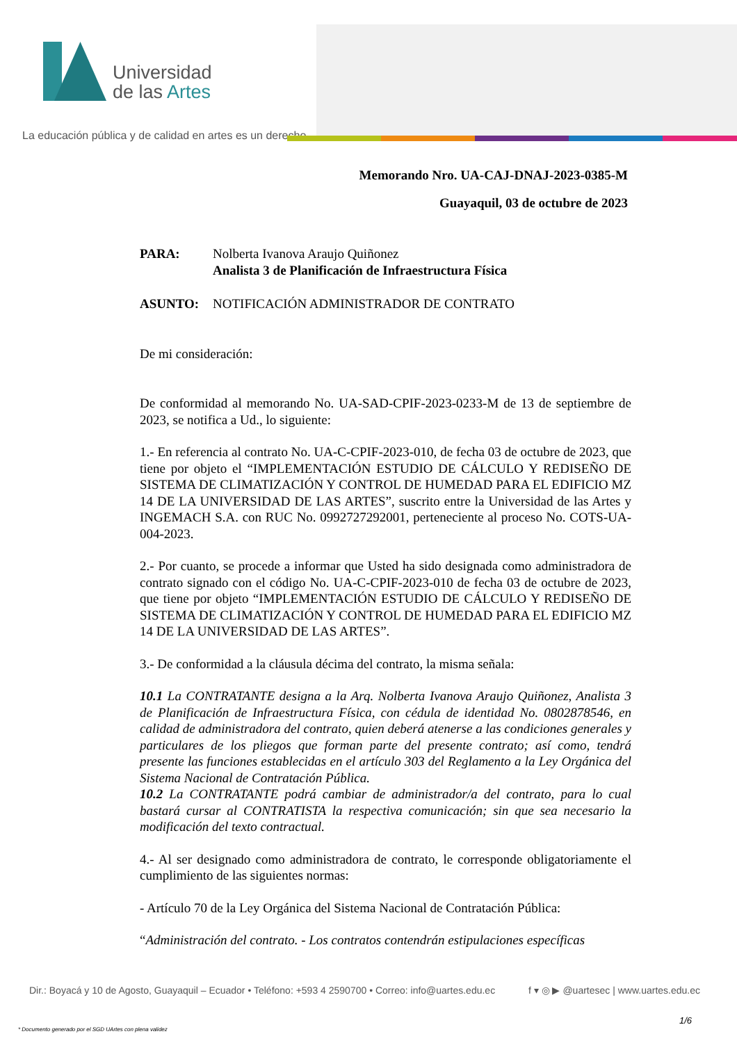Universidad
de las Artes
La educación pública y de calidad en artes es un derecho
Memorando Nro. UA-CAJ-DNAJ-2023-0385-M
Guayaquil, 03 de octubre de 2023
PARA: Nolberta Ivanova Araujo Quiñonez
Analista 3 de Planificación de Infraestructura Física
ASUNTO: NOTIFICACIÓN ADMINISTRADOR DE CONTRATO
De mi consideración:
De conformidad al memorando No. UA-SAD-CPIF-2023-0233-M de 13 de septiembre de 2023, se notifica a Ud., lo siguiente:
1.- En referencia al contrato No. UA-C-CPIF-2023-010, de fecha 03 de octubre de 2023, que tiene por objeto el “IMPLEMENTACIÓN ESTUDIO DE CÁLCULO Y REDISEÑO DE SISTEMA DE CLIMATIZACIÓN Y CONTROL DE HUMEDAD PARA EL EDIFICIO MZ 14 DE LA UNIVERSIDAD DE LAS ARTES”, suscrito entre la Universidad de las Artes y INGEMACH S.A. con RUC No. 0992727292001, perteneciente al proceso No. COTS-UA-004-2023.
2.- Por cuanto, se procede a informar que Usted ha sido designada como administradora de contrato signado con el código No. UA-C-CPIF-2023-010 de fecha 03 de octubre de 2023, que tiene por objeto “IMPLEMENTACIÓN ESTUDIO DE CÁLCULO Y REDISEÑO DE SISTEMA DE CLIMATIZACIÓN Y CONTROL DE HUMEDAD PARA EL EDIFICIO MZ 14 DE LA UNIVERSIDAD DE LAS ARTES”.
3.- De conformidad a la cláusula décima del contrato, la misma señala:
10.1 La CONTRATANTE designa a la Arq. Nolberta Ivanova Araujo Quiñonez, Analista 3 de Planificación de Infraestructura Física, con cédula de identidad No. 0802878546, en calidad de administradora del contrato, quien deberá atenerse a las condiciones generales y particulares de los pliegos que forman parte del presente contrato; así como, tendrá presente las funciones establecidas en el artículo 303 del Reglamento a la Ley Orgánica del Sistema Nacional de Contratación Pública.
10.2 La CONTRATANTE podrá cambiar de administrador/a del contrato, para lo cual bastará cursar al CONTRATISTA la respectiva comunicación; sin que sea necesario la modificación del texto contractual.
4.- Al ser designado como administradora de contrato, le corresponde obligatoriamente el cumplimiento de las siguientes normas:
- Artículo 70 de la Ley Orgánica del Sistema Nacional de Contratación Pública:
“Administración del contrato. - Los contratos contendrán estipulaciones específicas
Dir.: Boyacá y 10 de Agosto, Guayaquil – Ecuador • Teléfono: +593 4 2590700 • Correo: info@uartes.edu.ec f ▾ ◎ ▶ @uartesec | www.uartes.edu.ec
1/6
* Documento generado por el SGD UArtes con plena validez